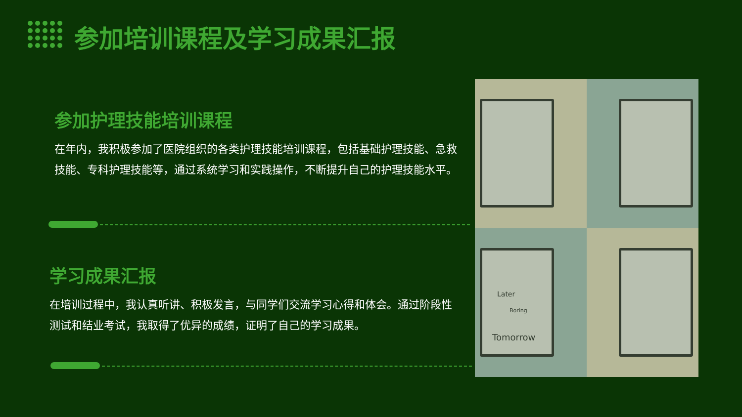参加培训课程及学习成果汇报
参加护理技能培训课程
在年内，我积极参加了医院组织的各类护理技能培训课程，包括基础护理技能、急救技能、专科护理技能等，通过系统学习和实践操作，不断提升自己的护理技能水平。
学习成果汇报
在培训过程中，我认真听讲、积极发言，与同学们交流学习心得和体会。通过阶段性测试和结业考试，我取得了优异的成绩，证明了自己的学习成果。
Tomorrow
Later
Boring